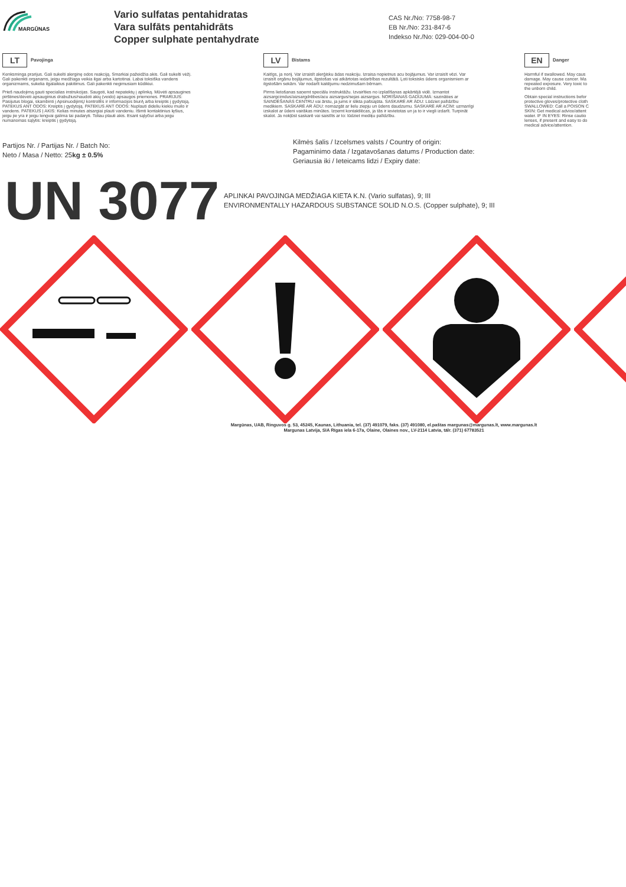MARGŪNAS
Vario sulfatas pentahidratas
Vara sulfāts pentahidrāts
Copper sulphate pentahydrate
CAS Nr./No: 7758-98-7
EB Nr./No: 231-847-6
Indekso Nr./No: 029-004-00-0
LT Pavojinga
Kenksminga prarijus. Gali sukelti alerginę odos reakciją. Smarkiai pažeidžia akis. Gali sukelti vėžį.
Gali pakenkti organams, jeigu medžiaga veikia ilgai arba kartotinai. Labai toksiška vandens
organizmams, sukelia ilgalaikius pakitimus. Gali pakenkti negimusiam kūdikiui.
Prieš naudojimą gauti specialias instrukcijas. Saugoti, kad nepatektų į aplinką. Mūvėti apsaugines
pirštines/dėvėti apsauginius drabužius/naudoti akių (veido) apsaugos priemones. PRARIJUS:
Pasijutus blogai, skambinti į ApsinuodijimŲ kontrolĖs ir informacijos biurĄ arba kreiptis į gydytoją.
PATEKUS ANT ODOS: Kreiptis į gydytoją. PATEKUS ANT ODOS: Nuplauti dideliu kiekiu muilo ir
vandens. PATEKUS Į AKIS: Kelias minutes atsargiai plauti vandeniu. Išimti kontaktinius lęšius,
jeigu jie yra ir jeigu lengvai galima tai padaryti. Toliau plauti akis. Esant sąlyčiui arba jeigu
numanomas sąlytis: kreiptis į gydytoją.
LV Bīstams
Kaitīgs, ja norij. Var izraisīt alerģisku ādas reakciju. Izraisa nopietnus acu bojājumus. Var izraisīt vēzi. Var
izraisīt orgānu bojājumus, ilgstošas vai atkārtotas iedarbības rezultātā. Ļoti toksisks ūdens organismiem ar
ilgstošām sekām. Var nodarīt kaitējumu nedzimušam bērnam.
Pirms lietošanas saņemt speciālu instruktāžu. Izvairīties no izplatīšanas apkārtējā vidē. Izmantot
aizsargcimdus/aizsargdrēbes/acu aizsargus/sejas aizsargus. NORĪŠANAS GADĪJUMĀ: sazināties ar
SAINDĒŠANĀS CENTRU vai ārstu, ja jums ir slikta pašsajūta. SASKARĒ AR ĀDU: Lūdziet palīdzību
medikiem. SASKARĒ AR ĀDU: nomazgāt ar lielu ziepju un ūdens daudzumu. SASKARĒ AR ACĪM: uzmanīgi
izskalot ar ūdeni vairākas minūtes. Izņemt kontaktlēcas, ja tās ir ievietotas un ja to ir viegli izdarīt. Turpināt
skalot. Ja nokļūst saskarē vai saistīts ar to: lūdziet mediķu palīdzību.
EN Danger
Harmful if swallowed. May caus
damage. May cause cancer. Ma
repeated exposure. Very toxic to
the unborn child.
Obtain special instructions befor
protective gloves/protective cloth
SWALLOWED: Call a POISON C
SKIN: Get medical advice/attent
water. IF IN EYES: Rinse cautio
lenses, if present and easy to do
medical advice/attention.
Partijos Nr. / Partijas Nr. / Batch No:
Neto / Masa / Netto: 25kg ± 0.5%
Kilmės šalis / Izcelsmes valsts / Country of origin:
Pagaminimo data / Izgatavošanas datums / Production date:
Geriausia iki / Ieteicams lidzi / Expiry date:
UN 3077
APLINKAI PAVOJINGA MEDŽIAGA KIETA K.N. (Vario sulfatas), 9; III
ENVIRONMENTALLY HAZARDOUS SUBSTANCE SOLID N.O.S. (Copper sulphate), 9; III
Margūnas, UAB, Ringuvos g. 53, 45245, Kaunas, Lithuania, tel. (37) 491079, faks. (37) 491080, el.paštas margunas@margunas.lt, www.margunas.lt
Margunas Latvija, SIA Rīgas iela 6-17a, Olaine, Olaines nov., LV-2114 Latvia, tālr. (371) 67783521